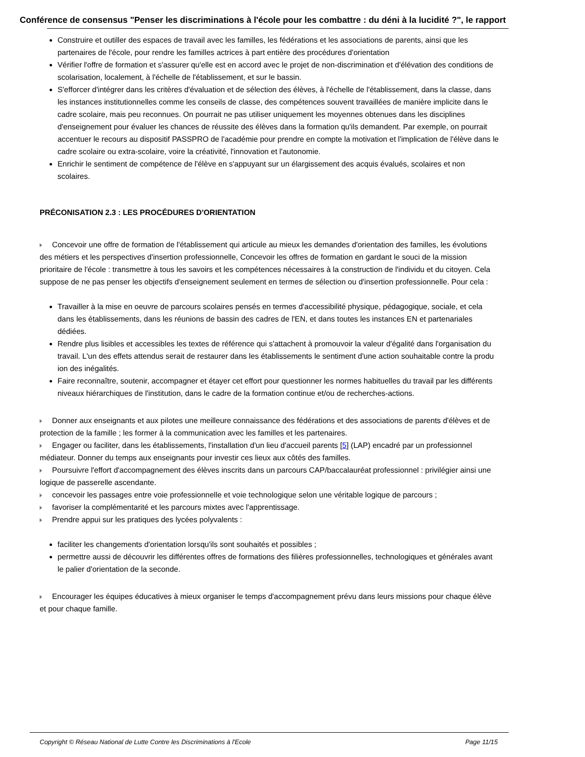Conférence de consensus "Penser les discriminations à l'école pour les combattre : du déni à la lucidité ?", le rapport
Construire et outiller des espaces de travail avec les familles, les fédérations et les associations de parents, ainsi que les partenaires de l'école, pour rendre les familles actrices à part entière des procédures d'orientation
Vérifier l'offre de formation et s'assurer qu'elle est en accord avec le projet de non-discrimination et d'élévation des conditions de scolarisation, localement, à l'échelle de l'établissement, et sur le bassin.
S'efforcer d'intégrer dans les critères d'évaluation et de sélection des élèves, à l'échelle de l'établissement, dans la classe, dans les instances institutionnelles comme les conseils de classe, des compétences souvent travaillées de manière implicite dans le cadre scolaire, mais peu reconnues. On pourrait ne pas utiliser uniquement les moyennes obtenues dans les disciplines d'enseignement pour évaluer les chances de réussite des élèves dans la formation qu'ils demandent. Par exemple, on pourrait accentuer le recours au dispositif PASSPRO de l'académie pour prendre en compte la motivation et l'implication de l'élève dans le cadre scolaire ou extra-scolaire, voire la créativité, l'innovation et l'autonomie.
Enrichir le sentiment de compétence de l'élève en s'appuyant sur un élargissement des acquis évalués, scolaires et non scolaires.
PRÉCONISATION 2.3 : LES PROCÉDURES D'ORIENTATION
Concevoir une offre de formation de l'établissement qui articule au mieux les demandes d'orientation des familles, les évolutions des métiers et les perspectives d'insertion professionnelle, Concevoir les offres de formation en gardant le souci de la mission prioritaire de l'école : transmettre à tous les savoirs et les compétences nécessaires à la construction de l'individu et du citoyen. Cela suppose de ne pas penser les objectifs d'enseignement seulement en termes de sélection ou d'insertion professionnelle. Pour cela :
Travailler à la mise en oeuvre de parcours scolaires pensés en termes d'accessibilité physique, pédagogique, sociale, et cela dans les établissements, dans les réunions de bassin des cadres de l'EN, et dans toutes les instances EN et partenariales dédiées.
Rendre plus lisibles et accessibles les textes de référence qui s'attachent à promouvoir la valeur d'égalité dans l'organisation du travail. L'un des effets attendus serait de restaurer dans les établissements le sentiment d'une action souhaitable contre la produ ion des inégalités.
Faire reconnaître, soutenir, accompagner et étayer cet effort pour questionner les normes habituelles du travail par les différents niveaux hiérarchiques de l'institution, dans le cadre de la formation continue et/ou de recherches-actions.
Donner aux enseignants et aux pilotes une meilleure connaissance des fédérations et des associations de parents d'élèves et de protection de la famille ; les former à la communication avec les familles et les partenaires.
Engager ou faciliter, dans les établissements, l'installation d'un lieu d'accueil parents [5] (LAP) encadré par un professionnel médiateur. Donner du temps aux enseignants pour investir ces lieux aux côtés des familles.
Poursuivre l'effort d'accompagnement des élèves inscrits dans un parcours CAP/baccalauréat professionnel : privilégier ainsi une logique de passerelle ascendante.
concevoir les passages entre voie professionnelle et voie technologique selon une véritable logique de parcours ;
favoriser la complémentarité et les parcours mixtes avec l'apprentissage.
Prendre appui sur les pratiques des lycées polyvalents :
faciliter les changements d'orientation lorsqu'ils sont souhaités et possibles ;
permettre aussi de découvrir les différentes offres de formations des filières professionnelles, technologiques et générales avant le palier d'orientation de la seconde.
Encourager les équipes éducatives à mieux organiser le temps d'accompagnement prévu dans leurs missions pour chaque élève et pour chaque famille.
Copyright © Réseau National de Lutte Contre les Discriminations à l'Ecole Page 11/15